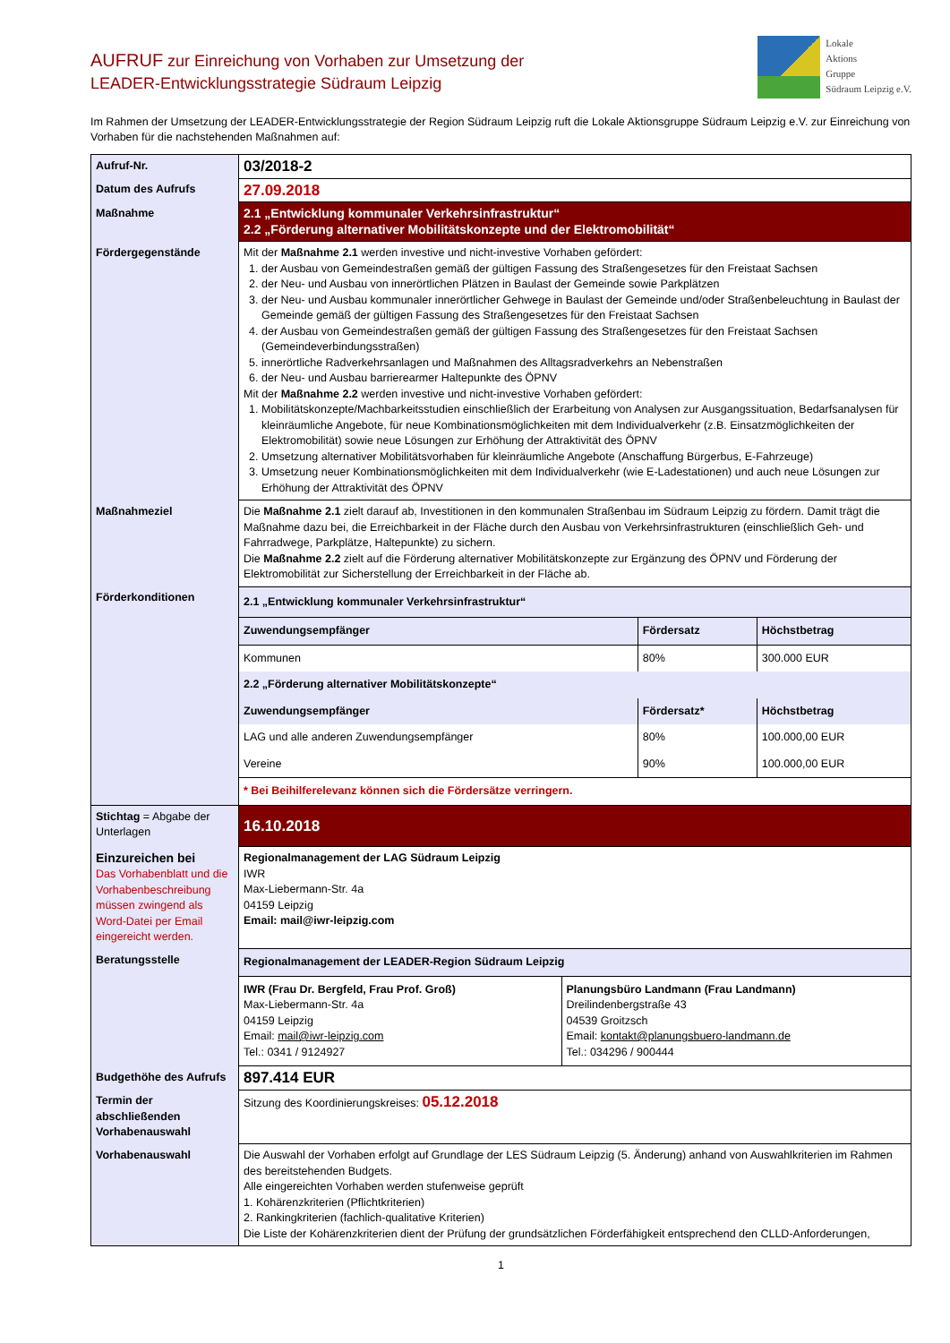AUFRUF zur Einreichung von Vorhaben zur Umsetzung der
LEADER-Entwicklungsstrategie Südraum Leipzig
Lokale
Aktions
Gruppe
Südraum Leipzig e.V.
Im Rahmen der Umsetzung der LEADER-Entwicklungsstrategie der Region Südraum Leipzig ruft die Lokale Aktionsgruppe Südraum Leipzig e.V. zur Einreichung von Vorhaben für die nachstehenden Maßnahmen auf:
| Aufruf-Nr. | 03/2018-2 |
| Datum des Aufrufs | 27.09.2018 |
| Maßnahme | 2.1 „Entwicklung kommunaler Verkehrsinfrastruktur“ 2.2 „Förderung alternativer Mobilitätskonzepte und der Elektromobilität“ |
| Fördergegenstände | Mit der Maßnahme 2.1 werden investive und nicht-investive Vorhaben gefördert: 1. der Ausbau von Gemeindestraßen gemäß der gültigen Fassung des Straßengesetzes für den Freistaat Sachsen 2. der Neu- und Ausbau von innerörtlichen Plätzen in Baulast der Gemeinde sowie Parkplätzen 3. der Neu- und Ausbau kommunaler innerörtlicher Gehwege in Baulast der Gemeinde und/oder Straßenbeleuchtung in Baulast der Gemeinde gemäß der gültigen Fassung des Straßengesetzes für den Freistaat Sachsen 4. der Ausbau von Gemeindestraßen gemäß der gültigen Fassung des Straßengesetzes für den Freistaat Sachsen (Gemeindeverbindungsstraßen) 5. innerörtliche Radverkehrsanlagen und Maßnahmen des Alltagsradverkehrs an Nebenstraßen 6. der Neu- und Ausbau barrierearmer Haltepunkte des ÖPNV Mit der Maßnahme 2.2 werden investive und nicht-investive Vorhaben gefördert: 1. Mobilitätskonzepte/Machbarkeitsstudien einschließlich der Erarbeitung von Analysen zur Ausgangssituation, Bedarfsanalysen für kleinräumliche Angebote, für neue Kombinationsmöglichkeiten mit dem Individualverkehr (z.B. Einsatzmöglichkeiten der Elektromobilität) sowie neue Lösungen zur Erhöhung der Attraktivität des ÖPNV 2. Umsetzung alternativer Mobilitätsvorhaben für kleinräumliche Angebote (Anschaffung Bürgerbus, E-Fahrzeuge) 3. Umsetzung neuer Kombinationsmöglichkeiten mit dem Individualverkehr (wie E-Ladestationen) und auch neue Lösungen zur Erhöhung der Attraktivität des ÖPNV |
| Maßnahmeziel | Die Maßnahme 2.1 zielt darauf ab, Investitionen in den kommunalen Straßenbau im Südraum Leipzig zu fördern. Damit trägt die Maßnahme dazu bei, die Erreichbarkeit in der Fläche durch den Ausbau von Verkehrsinfrastrukturen (einschließlich Geh- und Fahrradwege, Parkplätze, Haltepunkte) zu sichern. Die Maßnahme 2.2 zielt auf die Förderung alternativer Mobilitätskonzepte zur Ergänzung des ÖPNV und Förderung der Elektromobilität zur Sicherstellung der Erreichbarkeit in der Fläche ab. |
| Förderkonditionen | / 2.1 „Entwicklung kommunaler Verkehrsinfrastruktur“ / / / / Zuwendungsempfänger / Fördersatz / Höchstbetrag / / Kommunen / 80% / 300.000 EUR / / 2.2 „Förderung alternativer Mobilitätskonzepte“ / / / / Zuwendungsempfänger / Fördersatz* / Höchstbetrag / / LAG und alle anderen Zuwendungsempfänger / 80% / 100.000,00 EUR / / Vereine / 90% / 100.000,00 EUR / / * Bei Beihilferelevanz können sich die Fördersätze verringern. / / / |
| Stichtag = Abgabe der Unterlagen | 16.10.2018 |
| Einzureichen bei Das Vorhabenblatt und die Vorhabenbeschreibung müssen zwingend als Word-Datei per Email eingereicht werden. | Regionalmanagement der LAG Südraum Leipzig IWR Max-Liebermann-Str. 4a 04159 Leipzig Email: mail@iwr-leipzig.com |
| Beratungsstelle | / Regionalmanagement der LEADER-Region Südraum Leipzig / / / IWR (Frau Dr. Bergfeld, Frau Prof. Groß) Max-Liebermann-Str. 4a 04159 Leipzig Email: mail@iwr-leipzig.com Tel.: 0341 / 9124927 / Planungsbüro Landmann (Frau Landmann) Dreilindenbergstraße 43 04539 Groitzsch Email: kontakt@planungsbuero-landmann.de Tel.: 034296 / 900444 / |
| Budgethöhe des Aufrufs | 897.414 EUR |
| Termin der abschließenden Vorhabenauswahl | Sitzung des Koordinierungskreises: 05.12.2018 |
| Vorhabenauswahl | Die Auswahl der Vorhaben erfolgt auf Grundlage der LES Südraum Leipzig (5. Änderung) anhand von Auswahlkriterien im Rahmen des bereitstehenden Budgets. Alle eingereichten Vorhaben werden stufenweise geprüft 1. Kohärenzkriterien (Pflichtkriterien) 2. Rankingkriterien (fachlich-qualitative Kriterien) Die Liste der Kohärenzkriterien dient der Prüfung der grundsätzlichen Förderfähigkeit entsprechend den CLLD-Anforderungen, |
1